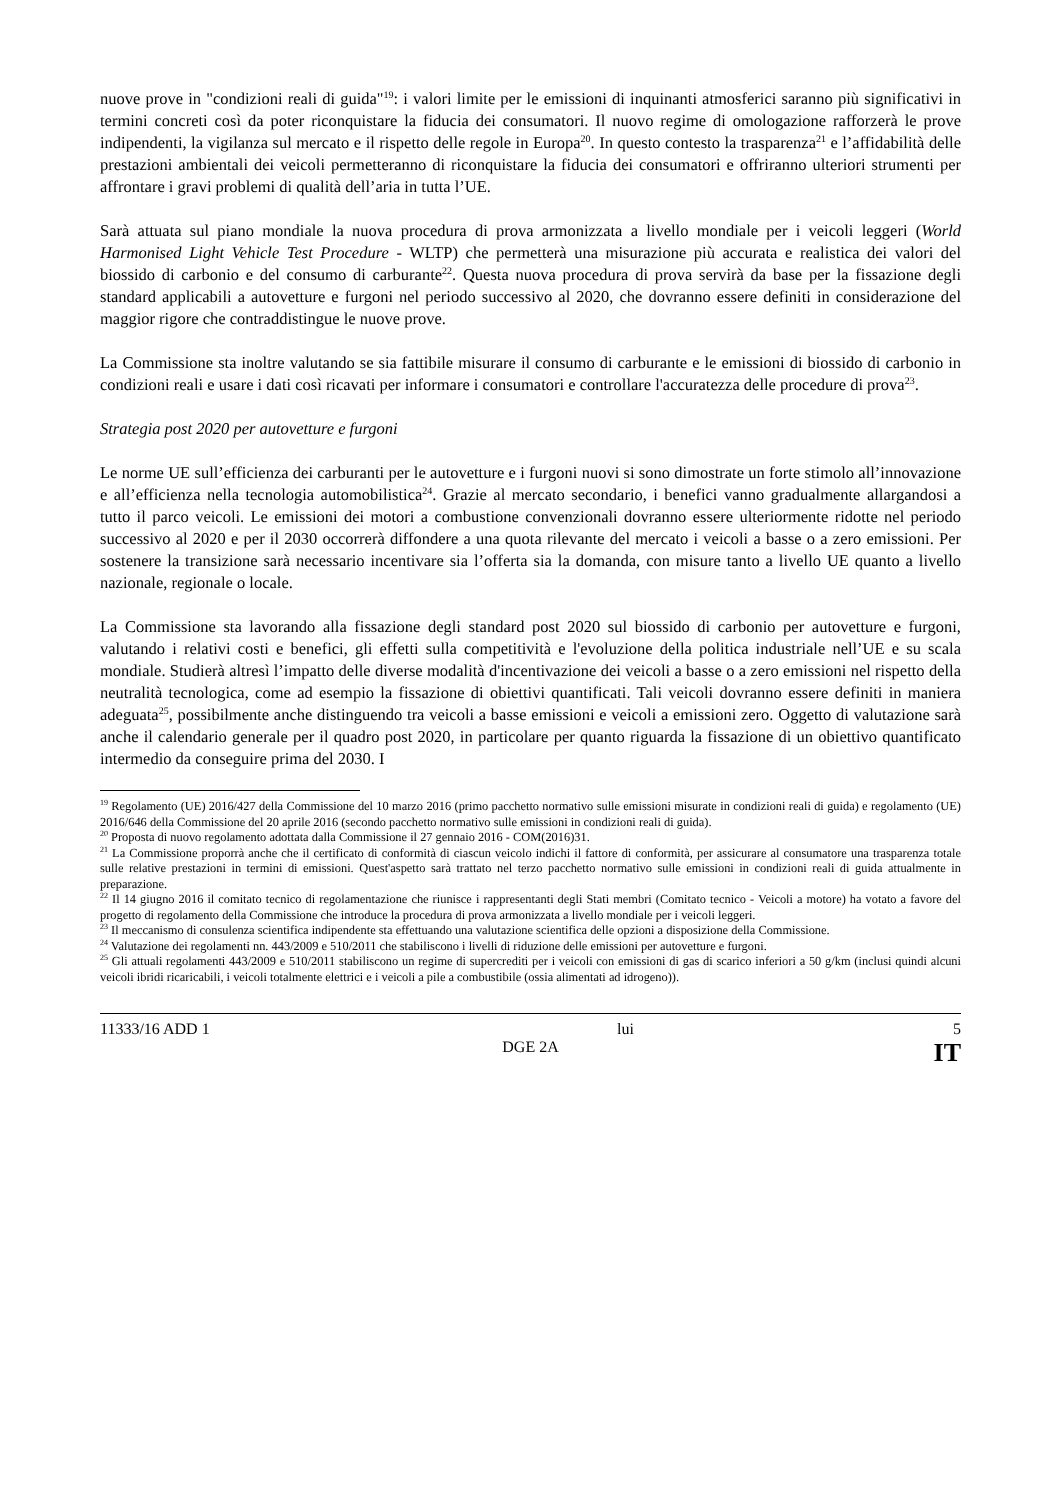nuove prove in "condizioni reali di guida"<sup>19</sup>: i valori limite per le emissioni di inquinanti atmosferici saranno più significativi in termini concreti così da poter riconquistare la fiducia dei consumatori. Il nuovo regime di omologazione rafforzerà le prove indipendenti, la vigilanza sul mercato e il rispetto delle regole in Europa<sup>20</sup>. In questo contesto la trasparenza<sup>21</sup> e l’affidabilità delle prestazioni ambientali dei veicoli permetteranno di riconquistare la fiducia dei consumatori e offriranno ulteriori strumenti per affrontare i gravi problemi di qualità dell’aria in tutta l’UE.
Sarà attuata sul piano mondiale la nuova procedura di prova armonizzata a livello mondiale per i veicoli leggeri (World Harmonised Light Vehicle Test Procedure - WLTP) che permetterà una misurazione più accurata e realistica dei valori del biossido di carbonio e del consumo di carburante<sup>22</sup>. Questa nuova procedura di prova servirà da base per la fissazione degli standard applicabili a autovetture e furgoni nel periodo successivo al 2020, che dovranno essere definiti in considerazione del maggior rigore che contraddistingue le nuove prove.
La Commissione sta inoltre valutando se sia fattibile misurare il consumo di carburante e le emissioni di biossido di carbonio in condizioni reali e usare i dati così ricavati per informare i consumatori e controllare l'accuratezza delle procedure di prova<sup>23</sup>.
Strategia post 2020 per autovetture e furgoni
Le norme UE sull’efficienza dei carburanti per le autovetture e i furgoni nuovi si sono dimostrate un forte stimolo all’innovazione e all’efficienza nella tecnologia automobilistica<sup>24</sup>. Grazie al mercato secondario, i benefici vanno gradualmente allargandosi a tutto il parco veicoli. Le emissioni dei motori a combustione convenzionali dovranno essere ulteriormente ridotte nel periodo successivo al 2020 e per il 2030 occorrerà diffondere a una quota rilevante del mercato i veicoli a basse o a zero emissioni. Per sostenere la transizione sarà necessario incentivare sia l’offerta sia la domanda, con misure tanto a livello UE quanto a livello nazionale, regionale o locale.
La Commissione sta lavorando alla fissazione degli standard post 2020 sul biossido di carbonio per autovetture e furgoni, valutando i relativi costi e benefici, gli effetti sulla competitività e l'evoluzione della politica industriale nell’UE e su scala mondiale. Studierà altresì l’impatto delle diverse modalità d'incentivazione dei veicoli a basse o a zero emissioni nel rispetto della neutralità tecnologica, come ad esempio la fissazione di obiettivi quantificati. Tali veicoli dovranno essere definiti in maniera adeguata<sup>25</sup>, possibilmente anche distinguendo tra veicoli a basse emissioni e veicoli a emissioni zero. Oggetto di valutazione sarà anche il calendario generale per il quadro post 2020, in particolare per quanto riguarda la fissazione di un obiettivo quantificato intermedio da conseguire prima del 2030. I
<sup>19</sup> Regolamento (UE) 2016/427 della Commissione del 10 marzo 2016 (primo pacchetto normativo sulle emissioni misurate in condizioni reali di guida) e regolamento (UE) 2016/646 della Commissione del 20 aprile 2016 (secondo pacchetto normativo sulle emissioni in condizioni reali di guida).
<sup>20</sup> Proposta di nuovo regolamento adottata dalla Commissione il 27 gennaio 2016 - COM(2016)31.
<sup>21</sup> La Commissione proporrà anche che il certificato di conformità di ciascun veicolo indichi il fattore di conformità, per assicurare al consumatore una trasparenza totale sulle relative prestazioni in termini di emissioni. Quest'aspetto sarà trattato nel terzo pacchetto normativo sulle emissioni in condizioni reali di guida attualmente in preparazione.
<sup>22</sup> Il 14 giugno 2016 il comitato tecnico di regolamentazione che riunisce i rappresentanti degli Stati membri (Comitato tecnico - Veicoli a motore) ha votato a favore del progetto di regolamento della Commissione che introduce la procedura di prova armonizzata a livello mondiale per i veicoli leggeri.
<sup>23</sup> Il meccanismo di consulenza scientifica indipendente sta effettuando una valutazione scientifica delle opzioni a disposizione della Commissione.
<sup>24</sup> Valutazione dei regolamenti nn. 443/2009 e 510/2011 che stabiliscono i livelli di riduzione delle emissioni per autovetture e furgoni.
<sup>25</sup> Gli attuali regolamenti 443/2009 e 510/2011 stabiliscono un regime di supercrediti per i veicoli con emissioni di gas di scarico inferiori a 50 g/km (inclusi quindi alcuni veicoli ibridi ricaricabili, i veicoli totalmente elettrici e i veicoli a pile a combustibile (ossia alimentati ad idrogeno)).
11333/16 ADD 1
lui
5
DGE 2A
IT